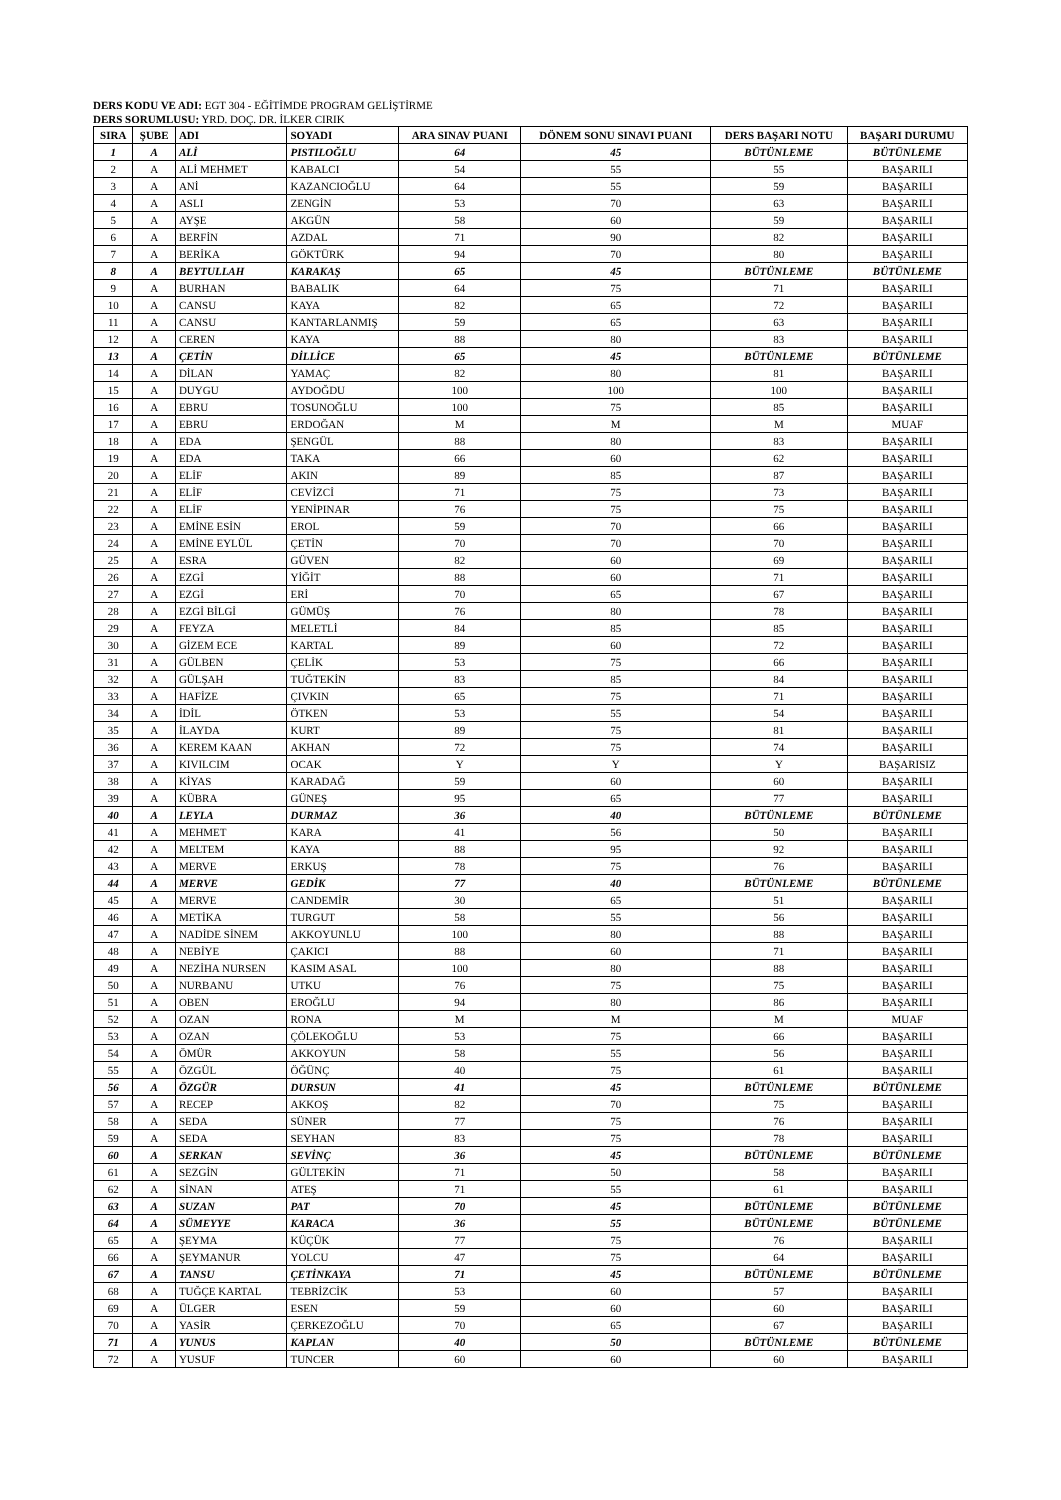DERS KODU VE ADI: EGT 304 - EĞİTİMDE PROGRAM GELİŞTİRME
DERS SORUMLUSU: YRD. DOÇ. DR. İLKER CIRIK
| SIRA | ŞUBE | ADI | SOYADI | ARA SINAV PUANI | DÖNEM SONU SINAVI PUANI | DERS BAŞARI NOTU | BAŞARI DURUMU |
| --- | --- | --- | --- | --- | --- | --- | --- |
| 1 | A | ALİ | PISTILOĞLU | 64 | 45 | BÜTÜNLEME | BÜTÜNLEME |
| 2 | A | ALİ MEHMET | KABALCI | 54 | 55 | 55 | BAŞARILI |
| 3 | A | ANİ | KAZANCIOĞLU | 64 | 55 | 59 | BAŞARILI |
| 4 | A | ASLI | ZENGİN | 53 | 70 | 63 | BAŞARILI |
| 5 | A | AYŞE | AKGÜN | 58 | 60 | 59 | BAŞARILI |
| 6 | A | BERFİN | AZDAL | 71 | 90 | 82 | BAŞARILI |
| 7 | A | BERİKA | GÖKTÜRK | 94 | 70 | 80 | BAŞARILI |
| 8 | A | BEYTULLAH | KARAKAŞ | 65 | 45 | BÜTÜNLEME | BÜTÜNLEME |
| 9 | A | BURHAN | BABALIK | 64 | 75 | 71 | BAŞARILI |
| 10 | A | CANSU | KAYA | 82 | 65 | 72 | BAŞARILI |
| 11 | A | CANSU | KANTARLANMIŞ | 59 | 65 | 63 | BAŞARILI |
| 12 | A | CEREN | KAYA | 88 | 80 | 83 | BAŞARILI |
| 13 | A | ÇETİN | DİLLİCE | 65 | 45 | BÜTÜNLEME | BÜTÜNLEME |
| 14 | A | DİLAN | YAMAÇ | 82 | 80 | 81 | BAŞARILI |
| 15 | A | DUYGU | AYDOĞDU | 100 | 100 | 100 | BAŞARILI |
| 16 | A | EBRU | TOSUNOĞLU | 100 | 75 | 85 | BAŞARILI |
| 17 | A | EBRU | ERDOĞAN | M | M | M | MUAF |
| 18 | A | EDA | ŞENGÜL | 88 | 80 | 83 | BAŞARILI |
| 19 | A | EDA | TAKA | 66 | 60 | 62 | BAŞARILI |
| 20 | A | ELİF | AKIN | 89 | 85 | 87 | BAŞARILI |
| 21 | A | ELİF | CEVİZCİ | 71 | 75 | 73 | BAŞARILI |
| 22 | A | ELİF | YENİPINAR | 76 | 75 | 75 | BAŞARILI |
| 23 | A | EMİNE ESİN | EROL | 59 | 70 | 66 | BAŞARILI |
| 24 | A | EMİNE EYLÜL | ÇETİN | 70 | 70 | 70 | BAŞARILI |
| 25 | A | ESRA | GÜVEN | 82 | 60 | 69 | BAŞARILI |
| 26 | A | EZGİ | YİĞİT | 88 | 60 | 71 | BAŞARILI |
| 27 | A | EZGİ | ERİ | 70 | 65 | 67 | BAŞARILI |
| 28 | A | EZGİ BİLGİ | GÜMÜŞ | 76 | 80 | 78 | BAŞARILI |
| 29 | A | FEYZA | MELETLİ | 84 | 85 | 85 | BAŞARILI |
| 30 | A | GİZEM ECE | KARTAL | 89 | 60 | 72 | BAŞARILI |
| 31 | A | GÜLBEN | ÇELİK | 53 | 75 | 66 | BAŞARILI |
| 32 | A | GÜLŞAH | TUĞTEKİN | 83 | 85 | 84 | BAŞARILI |
| 33 | A | HAFİZE | ÇIVKIN | 65 | 75 | 71 | BAŞARILI |
| 34 | A | İDİL | ÖTKEN | 53 | 55 | 54 | BAŞARILI |
| 35 | A | İLAYDA | KURT | 89 | 75 | 81 | BAŞARILI |
| 36 | A | KEREM KAAN | AKHAN | 72 | 75 | 74 | BAŞARILI |
| 37 | A | KIVILCIM | OCAK | Y | Y | Y | BAŞARISIZ |
| 38 | A | KİYAS | KARADAĞ | 59 | 60 | 60 | BAŞARILI |
| 39 | A | KÜBRA | GÜNEŞ | 95 | 65 | 77 | BAŞARILI |
| 40 | A | LEYLA | DURMAZ | 36 | 40 | BÜTÜNLEME | BÜTÜNLEME |
| 41 | A | MEHMET | KARA | 41 | 56 | 50 | BAŞARILI |
| 42 | A | MELTEM | KAYA | 88 | 95 | 92 | BAŞARILI |
| 43 | A | MERVE | ERKUŞ | 78 | 75 | 76 | BAŞARILI |
| 44 | A | MERVE | GEDİK | 77 | 40 | BÜTÜNLEME | BÜTÜNLEME |
| 45 | A | MERVE | CANDEMİR | 30 | 65 | 51 | BAŞARILI |
| 46 | A | METİKA | TURGUT | 58 | 55 | 56 | BAŞARILI |
| 47 | A | NADİDE SİNEM | AKKOYUNLU | 100 | 80 | 88 | BAŞARILI |
| 48 | A | NEBİYE | ÇAKICI | 88 | 60 | 71 | BAŞARILI |
| 49 | A | NEZİHA NURSEN | KASIM ASAL | 100 | 80 | 88 | BAŞARILI |
| 50 | A | NURBANU | UTKU | 76 | 75 | 75 | BAŞARILI |
| 51 | A | OBEN | EROĞLU | 94 | 80 | 86 | BAŞARILI |
| 52 | A | OZAN | RONA | M | M | M | MUAF |
| 53 | A | OZAN | ÇÖLEKOĞLU | 53 | 75 | 66 | BAŞARILI |
| 54 | A | ÖMÜR | AKKOYUN | 58 | 55 | 56 | BAŞARILI |
| 55 | A | ÖZGÜL | ÖĞÜNÇ | 40 | 75 | 61 | BAŞARILI |
| 56 | A | ÖZGÜR | DURSUN | 41 | 45 | BÜTÜNLEME | BÜTÜNLEME |
| 57 | A | RECEP | AKKOŞ | 82 | 70 | 75 | BAŞARILI |
| 58 | A | SEDA | SÜNER | 77 | 75 | 76 | BAŞARILI |
| 59 | A | SEDA | SEYHAN | 83 | 75 | 78 | BAŞARILI |
| 60 | A | SERKAN | SEVİNÇ | 36 | 45 | BÜTÜNLEME | BÜTÜNLEME |
| 61 | A | SEZGİN | GÜLTEKİN | 71 | 50 | 58 | BAŞARILI |
| 62 | A | SİNAN | ATEŞ | 71 | 55 | 61 | BAŞARILI |
| 63 | A | SUZAN | PAT | 70 | 45 | BÜTÜNLEME | BÜTÜNLEME |
| 64 | A | SÜMEYYE | KARACA | 36 | 55 | BÜTÜNLEME | BÜTÜNLEME |
| 65 | A | ŞEYMA | KÜÇÜK | 77 | 75 | 76 | BAŞARILI |
| 66 | A | ŞEYMANUR | YOLCU | 47 | 75 | 64 | BAŞARILI |
| 67 | A | TANSU | ÇETİNKAYA | 71 | 45 | BÜTÜNLEME | BÜTÜNLEME |
| 68 | A | TUĞÇE KARTAL | TEBRİZCİK | 53 | 60 | 57 | BAŞARILI |
| 69 | A | ÜLGER | ESEN | 59 | 60 | 60 | BAŞARILI |
| 70 | A | YASİR | ÇERKEZOĞLU | 70 | 65 | 67 | BAŞARILI |
| 71 | A | YUNUS | KAPLAN | 40 | 50 | BÜTÜNLEME | BÜTÜNLEME |
| 72 | A | YUSUF | TUNCER | 60 | 60 | 60 | BAŞARILI |